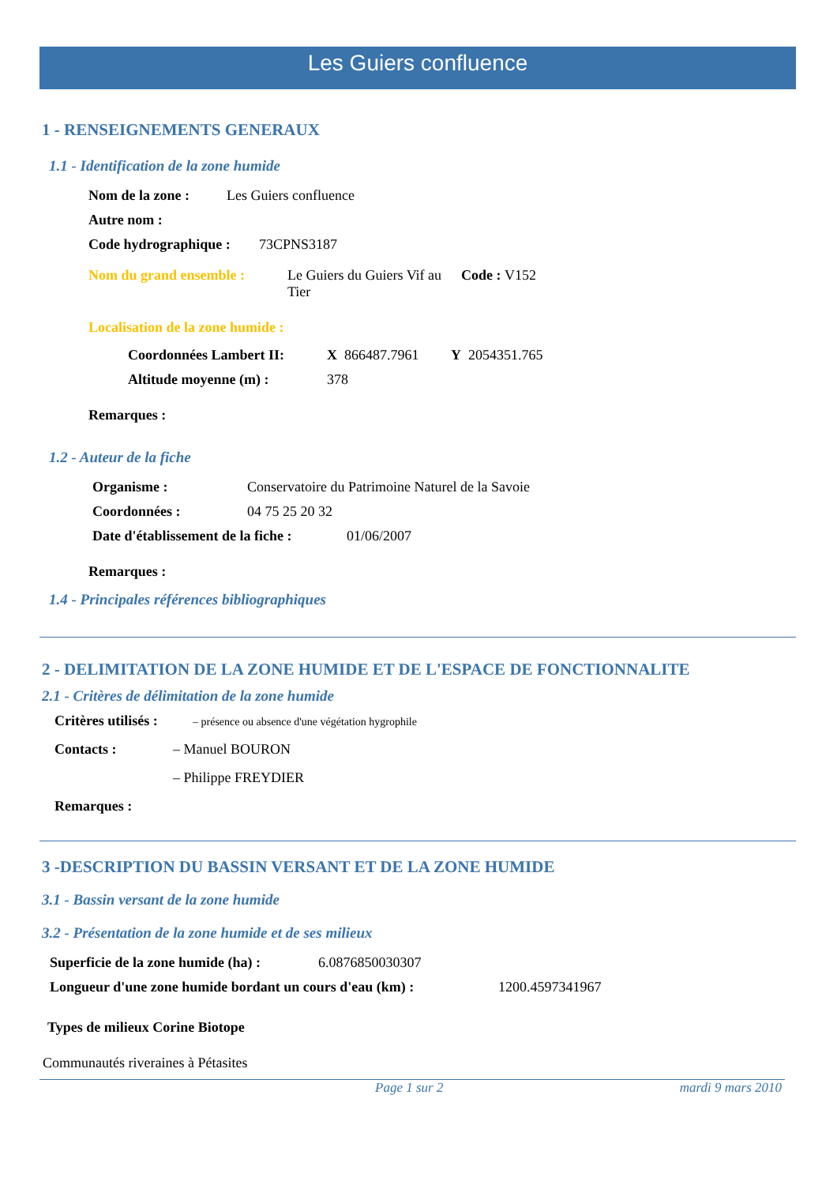Les Guiers confluence
1 - RENSEIGNEMENTS GENERAUX
1.1 - Identification de la zone humide
Nom de la zone : Les Guiers confluence
Autre nom :
Code hydrographique : 73CPNS3187
Nom du grand ensemble : Le Guiers du Guiers Vif au Tier Code : V152
Localisation de la zone humide :
Coordonnées Lambert II: X 866487.7961 Y 2054351.765
Altitude moyenne (m) : 378
Remarques :
1.2 - Auteur de la fiche
Organisme : Conservatoire du Patrimoine Naturel de la Savoie
Coordonnées : 04 75 25 20 32
Date d'établissement de la fiche : 01/06/2007
Remarques :
1.4 - Principales références bibliographiques
2 - DELIMITATION DE LA ZONE HUMIDE ET DE L'ESPACE DE FONCTIONNALITE
2.1 - Critères de délimitation de la zone humide
Critères utilisés : – présence ou absence d'une végétation hygrophile
Contacts : – Manuel BOURON
– Philippe FREYDIER
Remarques :
3 -DESCRIPTION DU BASSIN VERSANT ET DE LA ZONE HUMIDE
3.1 - Bassin versant de la zone humide
3.2 - Présentation de la zone humide et de ses milieux
Superficie de la zone humide (ha) : 6.0876850030307
Longueur d'une zone humide bordant un cours d'eau (km) : 1200.4597341967
Types de milieux Corine Biotope
Communautés riveraines à Pétasites
Page 1 sur 2 mardi 9 mars 2010